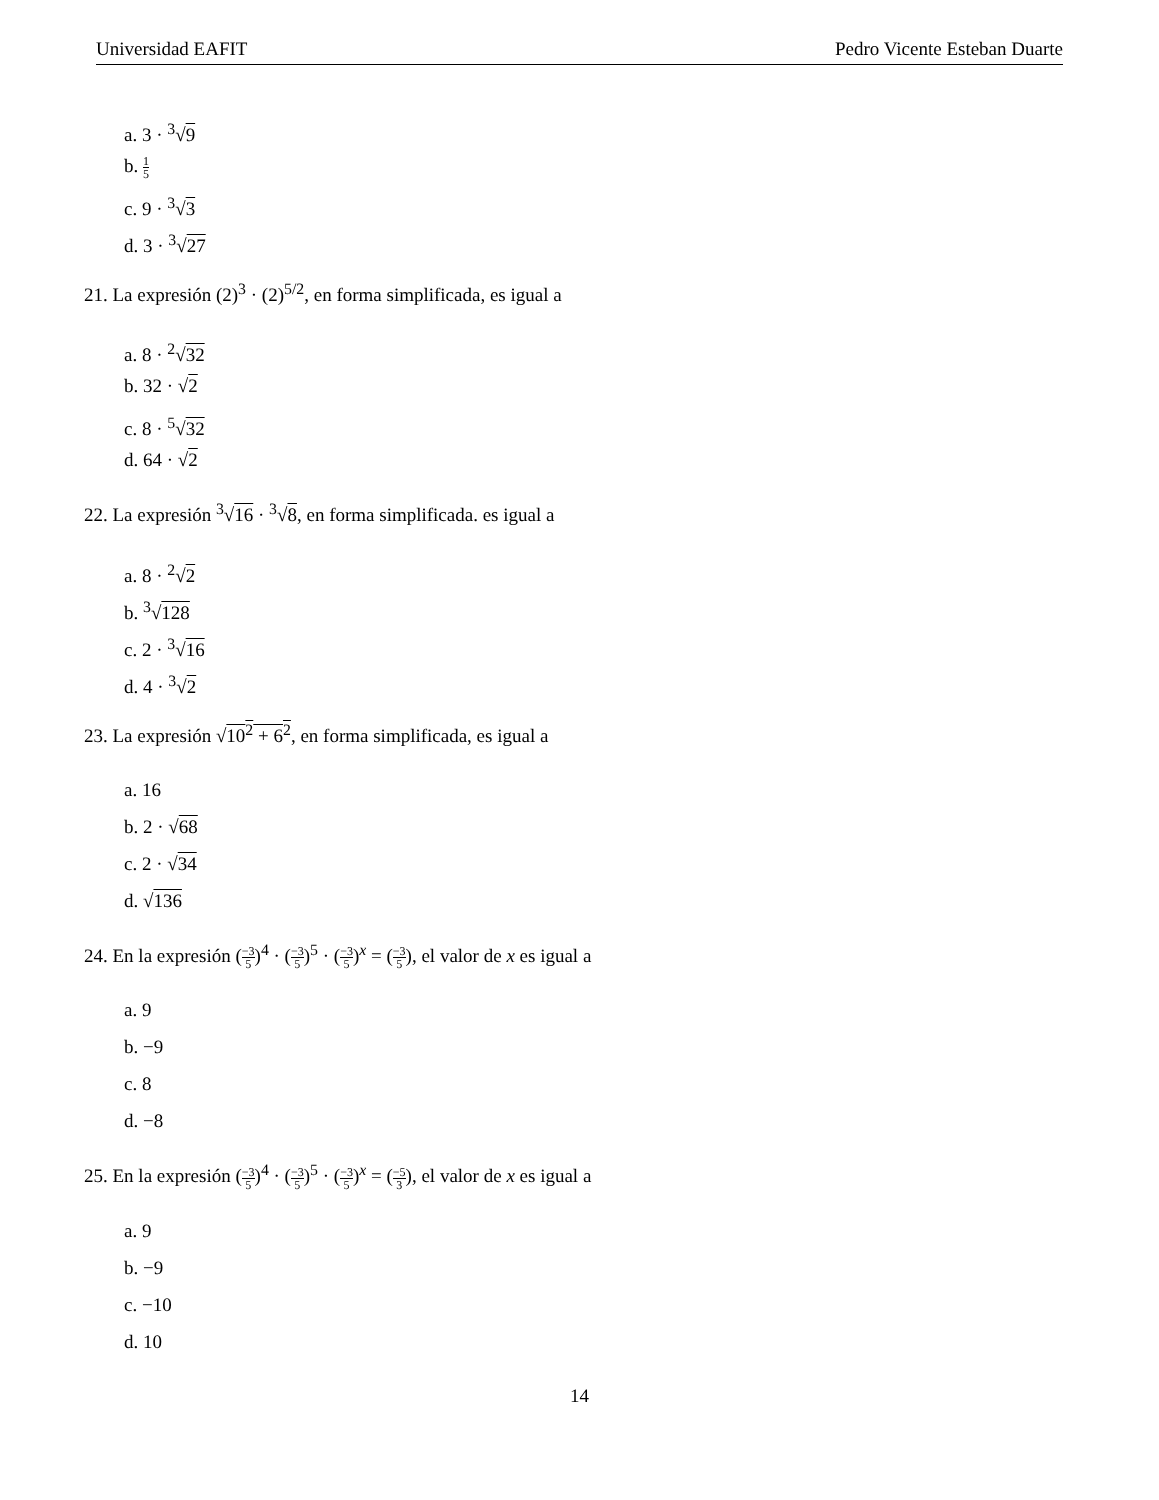Universidad EAFIT Pedro Vicente Esteban Duarte
a. 3 · <sup>3</sup>√9
b. 1 5
c. 9 · <sup>3</sup>√3
d. 3 · <sup>3</sup>√27
21. La expresión (2)<sup>3</sup> · (2)<sup>5/2</sup>, en forma simplificada, es igual a
a. 8 · <sup>2</sup>√32
b. 32 · √2
c. 8 · <sup>5</sup>√32
d. 64 · √2
22. La expresión <sup>3</sup>√16 · <sup>3</sup>√8, en forma simplificada. es igual a
a. 8 · <sup>2</sup>√2
b. <sup>3</sup>√128
c. 2 · <sup>3</sup>√16
d. 4 · <sup>3</sup>√2
23. La expresión √10<sup>2</sup> + 6<sup>2</sup>, en forma simplificada, es igual a
a. 16
b. 2 · √68
c. 2 · √34
d. √136
24. En la expresión (−3 5)<sup>4</sup> · (−3 5)<sup>5</sup> · (−3 5)<sup>x</sup> = (−3 5), el valor de x es igual a
a. 9
b. −9
c. 8
d. −8
25. En la expresión (−3 5)<sup>4</sup> · (−3 5)<sup>5</sup> · (−3 5)<sup>x</sup> = (−5 3), el valor de x es igual a
a. 9
b. −9
c. −10
d. 10
14